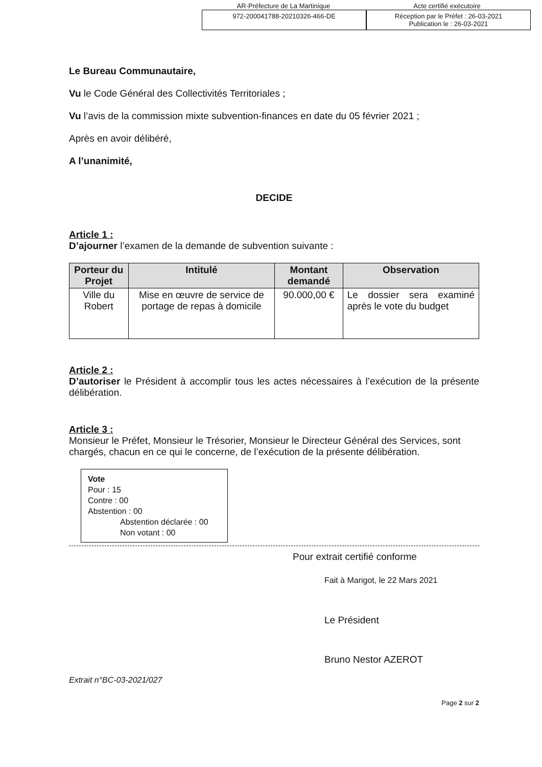AR-Préfecture de La Martinique Acte certifié exécutoire
972-200041788-20210326-466-DE Réception par le Préfet : 26-03-2021
Publication le : 26-03-2021
Le Bureau Communautaire,
Vu le Code Général des Collectivités Territoriales ;
Vu l’avis de la commission mixte subvention-finances en date du 05 février 2021 ;
Après en avoir délibéré,
A l’unanimité,
DECIDE
Article 1 :
D’ajourner l’examen de la demande de subvention suivante :
| Porteur du Projet | Intitulé | Montant demandé | Observation |
| --- | --- | --- | --- |
| Ville du Robert | Mise en œuvre de service de portage de repas à domicile | 90.000,00 € | Le dossier sera examiné après le vote du budget |
Article 2 :
D’autoriser le Président à accomplir tous les actes nécessaires à l’exécution de la présente délibération.
Article 3 :
Monsieur le Préfet, Monsieur le Trésorier, Monsieur le Directeur Général des Services, sont chargés, chacun en ce qui le concerne, de l’exécution de la présente délibération.
Vote
Pour : 15
Contre : 00
Abstention : 00
Abstention déclarée : 00
Non votant : 00
Pour extrait certifié conforme
Fait à Marigot, le 22 Mars 2021
Le Président
Bruno Nestor AZEROT
Extrait n°BC-03-2021/027
Page 2 sur 2